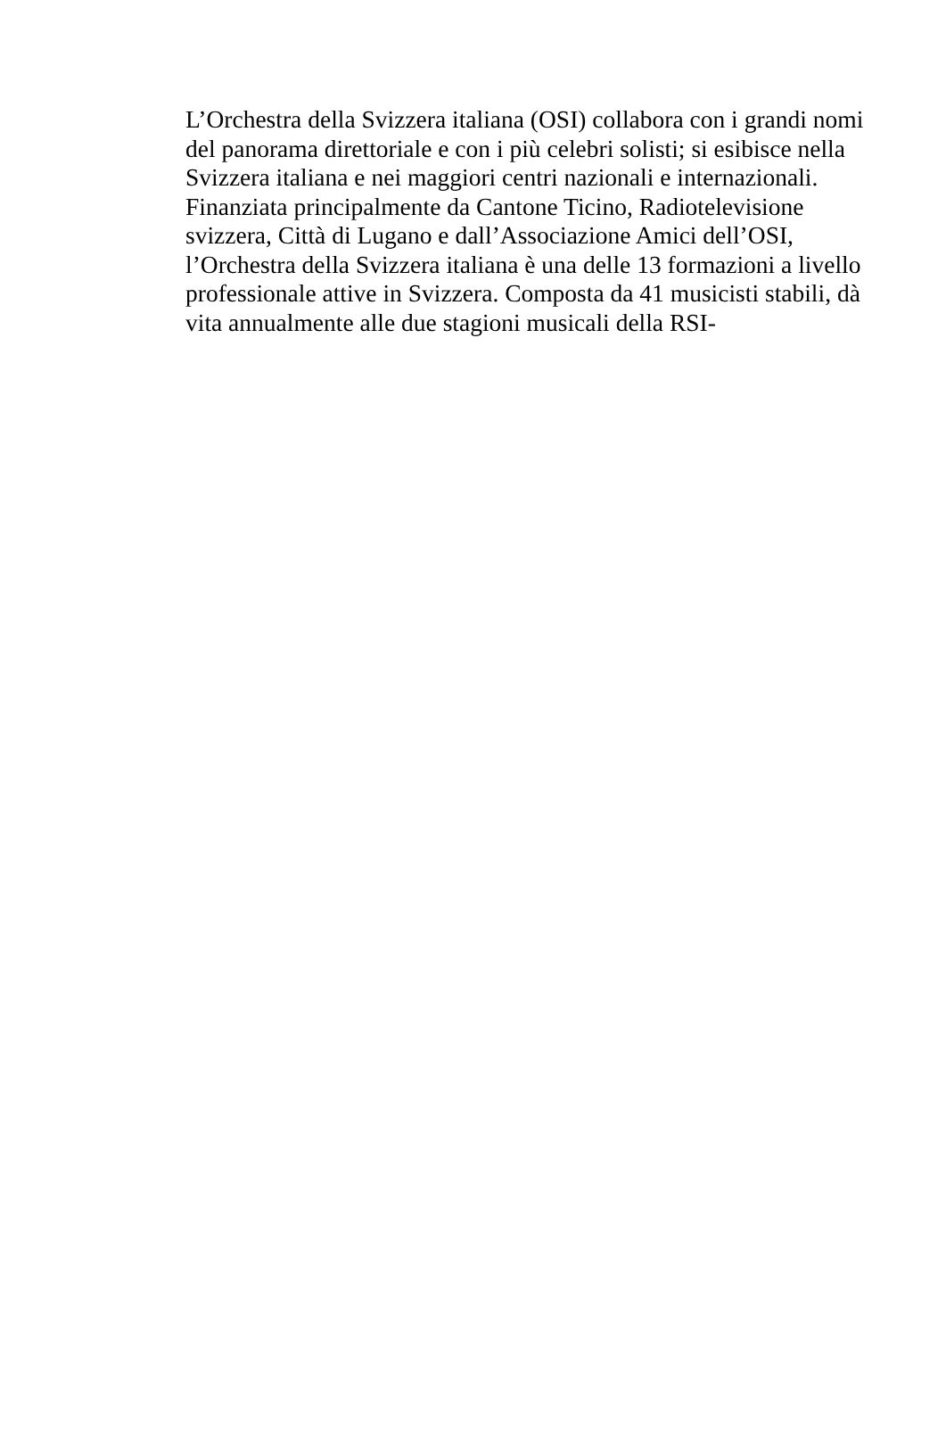L’Orchestra della Svizzera italiana (OSI) collabora con i grandi nomi
del panorama direttoriale e con i più celebri solisti; si esibisce nella
Svizzera italiana e nei maggiori centri nazionali e internazionali.
Finanziata principalmente da Cantone Ticino, Radiotelevisione
svizzera, Città di Lugano e dall’Associazione Amici dell’OSI,
l’Orchestra della Svizzera italiana è una delle 13 formazioni a livello
professionale attive in Svizzera. Composta da 41 musicisti stabili, dà
vita annualmente alle due stagioni musicali della RSI-